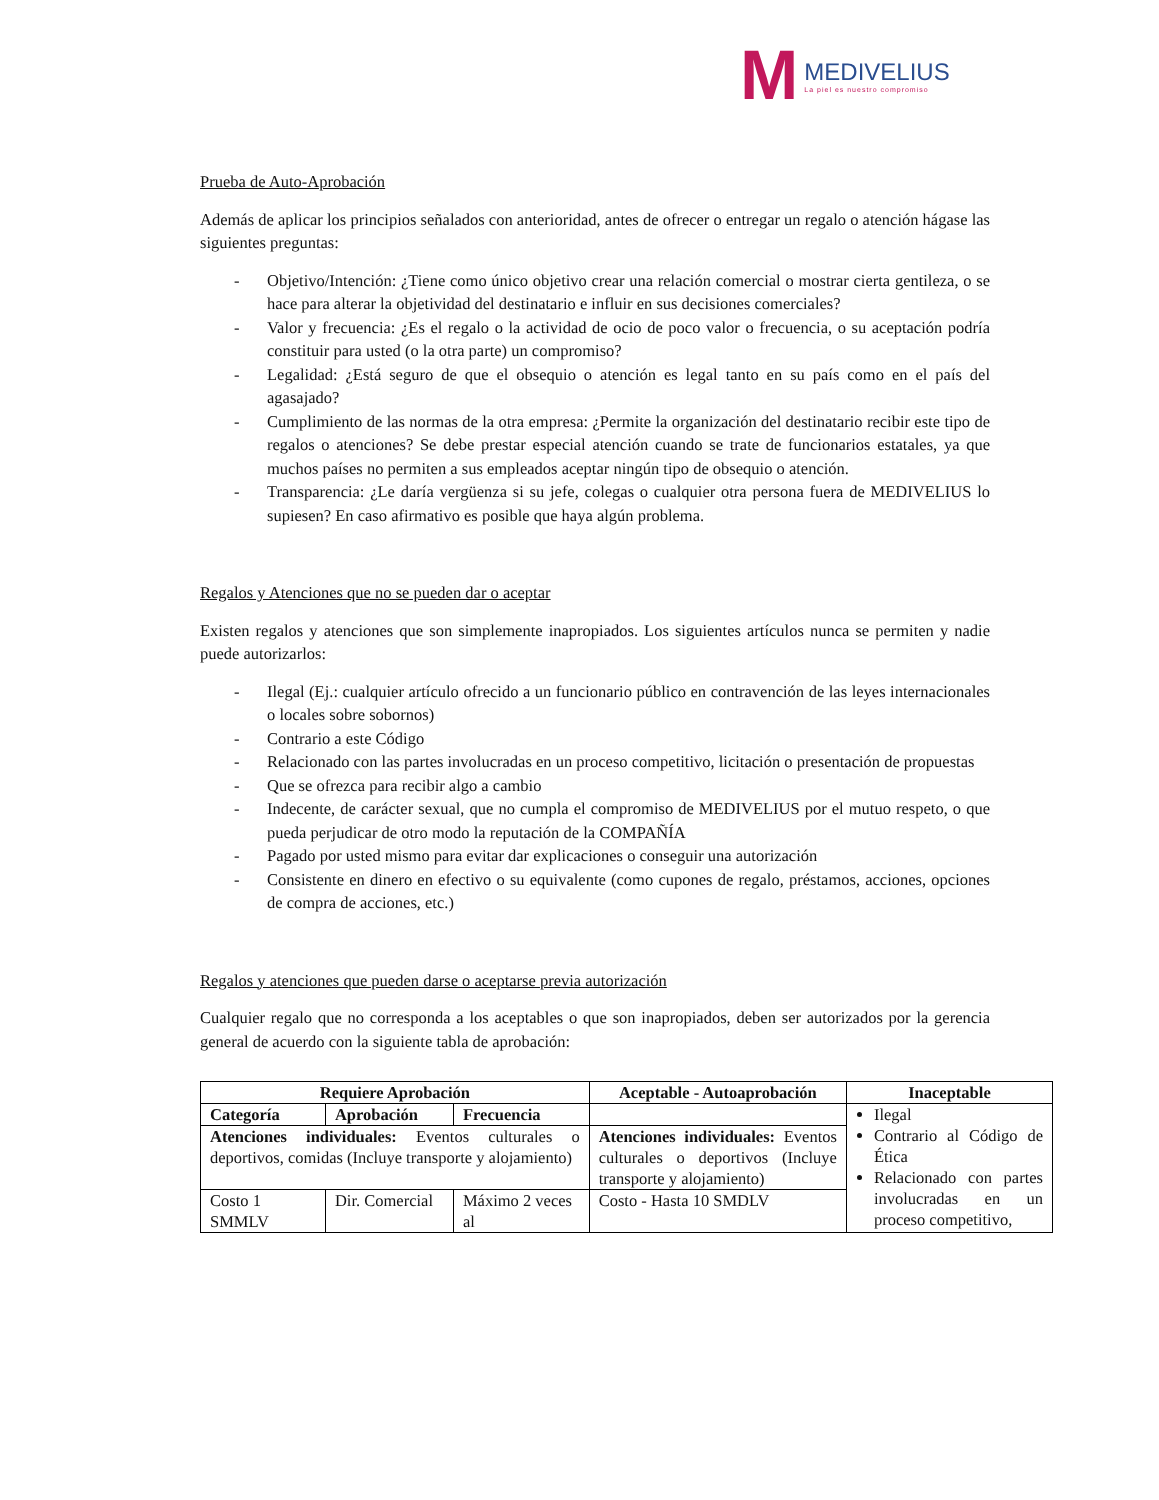M
MEDIVELIUS
La piel es nuestro compromiso
Prueba de Auto-Aprobación
Además de aplicar los principios señalados con anterioridad, antes de ofrecer o entregar un regalo o atención hágase las siguientes preguntas:
- Objetivo/Intención: ¿Tiene como único objetivo crear una relación comercial o mostrar cierta gentileza, o se hace para alterar la objetividad del destinatario e influir en sus decisiones comerciales?
- Valor y frecuencia: ¿Es el regalo o la actividad de ocio de poco valor o frecuencia, o su aceptación podría constituir para usted (o la otra parte) un compromiso?
- Legalidad: ¿Está seguro de que el obsequio o atención es legal tanto en su país como en el país del agasajado?
- Cumplimiento de las normas de la otra empresa: ¿Permite la organización del destinatario recibir este tipo de regalos o atenciones? Se debe prestar especial atención cuando se trate de funcionarios estatales, ya que muchos países no permiten a sus empleados aceptar ningún tipo de obsequio o atención.
- Transparencia: ¿Le daría vergüenza si su jefe, colegas o cualquier otra persona fuera de MEDIVELIUS lo supiesen? En caso afirmativo es posible que haya algún problema.
Regalos y Atenciones que no se pueden dar o aceptar
Existen regalos y atenciones que son simplemente inapropiados. Los siguientes artículos nunca se permiten y nadie puede autorizarlos:
- Ilegal (Ej.: cualquier artículo ofrecido a un funcionario público en contravención de las leyes internacionales o locales sobre sobornos)
- Contrario a este Código
- Relacionado con las partes involucradas en un proceso competitivo, licitación o presentación de propuestas
- Que se ofrezca para recibir algo a cambio
- Indecente, de carácter sexual, que no cumpla el compromiso de MEDIVELIUS por el mutuo respeto, o que pueda perjudicar de otro modo la reputación de la COMPAÑÍA
- Pagado por usted mismo para evitar dar explicaciones o conseguir una autorización
- Consistente en dinero en efectivo o su equivalente (como cupones de regalo, préstamos, acciones, opciones de compra de acciones, etc.)
Regalos y atenciones que pueden darse o aceptarse previa autorización
Cualquier regalo que no corresponda a los aceptables o que son inapropiados, deben ser autorizados por la gerencia general de acuerdo con la siguiente tabla de aprobación:
| Requiere Aprobación | | | Aceptable - Autoaprobación | Inaceptable |
| --- | --- | --- | --- | --- |
| Categoría | Aprobación | Frecuencia | | Ilegal Contrario al Código de Ética Relacionado con partes involucradas en un proceso competitivo, |
| Atenciones individuales: Eventos culturales o deportivos, comidas (Incluye transporte y alojamiento) | | | Atenciones individuales: Eventos culturales o deportivos (Incluye transporte y alojamiento) | |
| Costo 1 SMMLV | Dir. Comercial | Máximo 2 veces al | Costo - Hasta 10 SMDLV | |